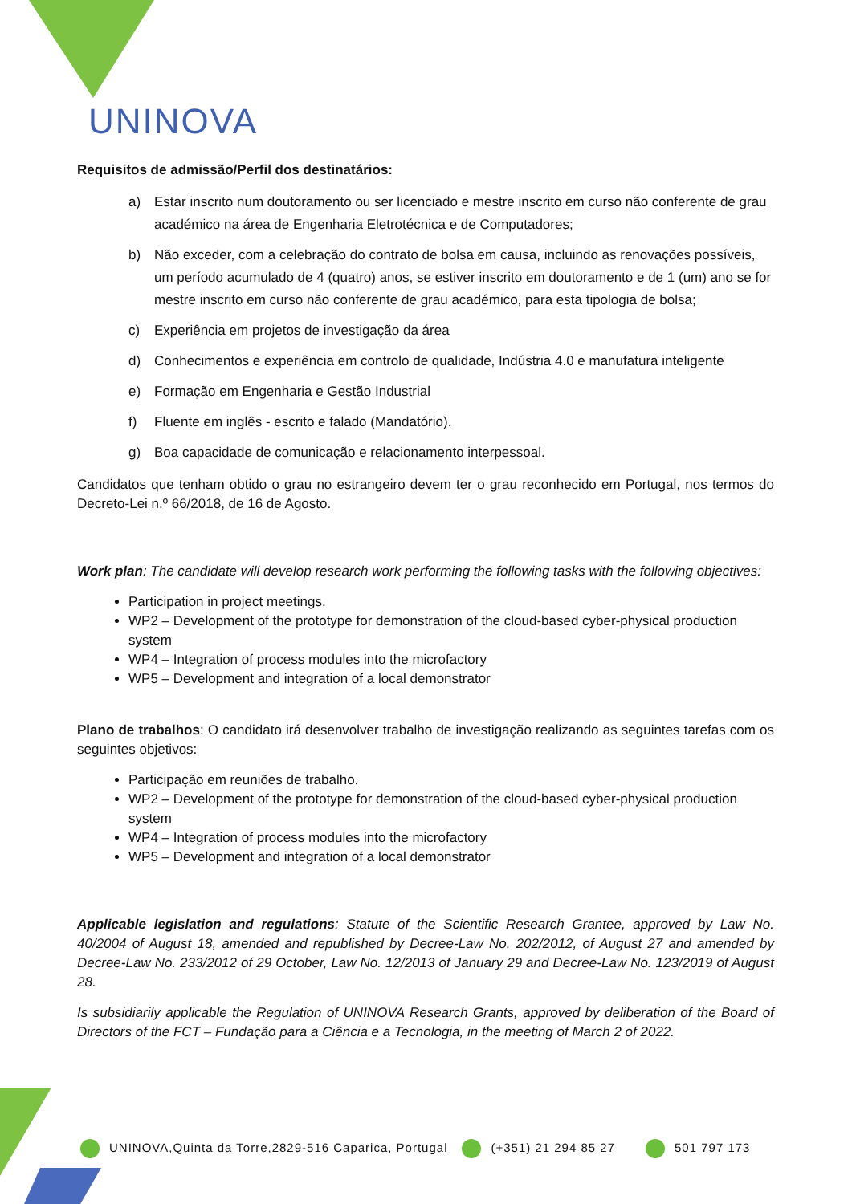UNINOVA
Requisitos de admissão/Perfil dos destinatários:
a) Estar inscrito num doutoramento ou ser licenciado e mestre inscrito em curso não conferente de grau académico na área de Engenharia Eletrotécnica e de Computadores;
b) Não exceder, com a celebração do contrato de bolsa em causa, incluindo as renovações possíveis, um período acumulado de 4 (quatro) anos, se estiver inscrito em doutoramento e de 1 (um) ano se for mestre inscrito em curso não conferente de grau académico, para esta tipologia de bolsa;
c) Experiência em projetos de investigação da área
d) Conhecimentos e experiência em controlo de qualidade, Indústria 4.0 e manufatura inteligente
e) Formação em Engenharia e Gestão Industrial
f) Fluente em inglês - escrito e falado (Mandatório).
g) Boa capacidade de comunicação e relacionamento interpessoal.
Candidatos que tenham obtido o grau no estrangeiro devem ter o grau reconhecido em Portugal, nos termos do Decreto-Lei n.º 66/2018, de 16 de Agosto.
Work plan: The candidate will develop research work performing the following tasks with the following objectives:
Participation in project meetings.
WP2 – Development of the prototype for demonstration of the cloud-based cyber-physical production system
WP4 – Integration of process modules into the microfactory
WP5 – Development and integration of a local demonstrator
Plano de trabalhos: O candidato irá desenvolver trabalho de investigação realizando as seguintes tarefas com os seguintes objetivos:
Participação em reuniões de trabalho.
WP2 – Development of the prototype for demonstration of the cloud-based cyber-physical production system
WP4 – Integration of process modules into the microfactory
WP5 – Development and integration of a local demonstrator
Applicable legislation and regulations: Statute of the Scientific Research Grantee, approved by Law No. 40/2004 of August 18, amended and republished by Decree-Law No. 202/2012, of August 27 and amended by Decree-Law No. 233/2012 of 29 October, Law No. 12/2013 of January 29 and Decree-Law No. 123/2019 of August 28.
Is subsidiarily applicable the Regulation of UNINOVA Research Grants, approved by deliberation of the Board of Directors of the FCT – Fundação para a Ciência e a Tecnologia, in the meeting of March 2 of 2022.
UNINOVA,Quinta da Torre,2829-516 Caparica, Portugal (+351) 21 294 85 27 501 797 173